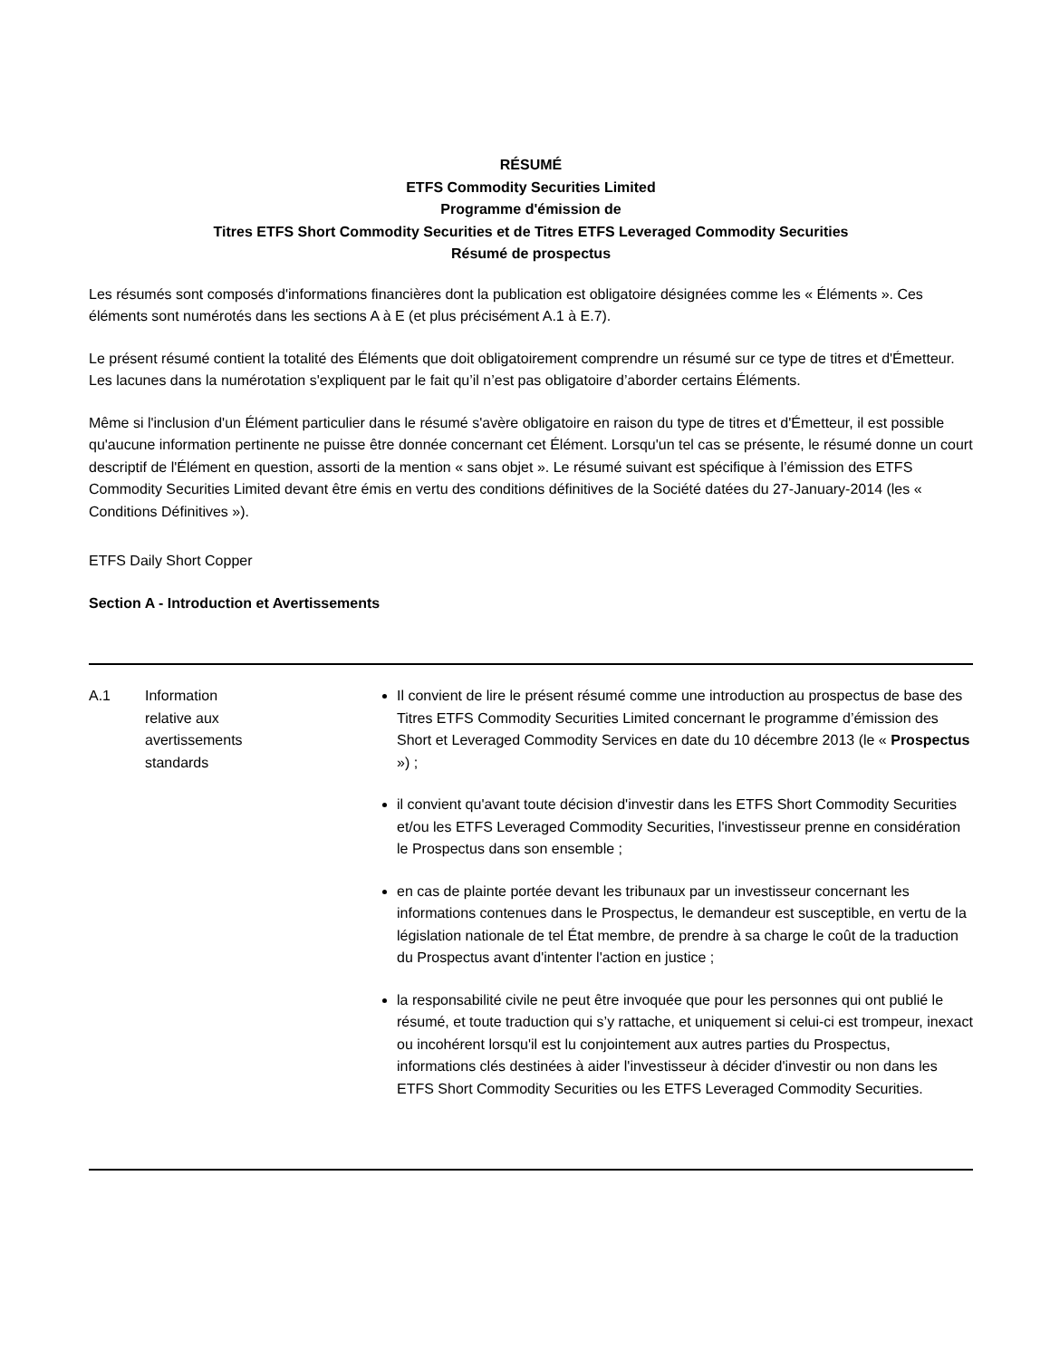RÉSUMÉ
ETFS Commodity Securities Limited
Programme d'émission de
Titres ETFS Short Commodity Securities et de Titres ETFS Leveraged Commodity Securities
Résumé de prospectus
Les résumés sont composés d'informations financières dont la publication est obligatoire désignées comme les « Éléments ». Ces éléments sont numérotés dans les sections A à E (et plus précisément A.1 à E.7).
Le présent résumé contient la totalité des Éléments que doit obligatoirement comprendre un résumé sur ce type de titres et d'Émetteur. Les lacunes dans la numérotation s'expliquent par le fait qu’il n’est pas obligatoire d’aborder certains Éléments.
Même si l'inclusion d'un Élément particulier dans le résumé s'avère obligatoire en raison du type de titres et d'Émetteur, il est possible qu'aucune information pertinente ne puisse être donnée concernant cet Élément. Lorsqu'un tel cas se présente, le résumé donne un court descriptif de l'Élément en question, assorti de la mention « sans objet ». Le résumé suivant est spécifique à l’émission des ETFS Commodity Securities Limited devant être émis en vertu des conditions définitives de la Société datées du 27-January-2014 (les « Conditions Définitives »).
ETFS Daily Short Copper
Section A - Introduction et Avertissements
| A.1 | Information relative aux avertissements standards | Il convient de lire le présent résumé comme une introduction au prospectus de base des Titres ETFS Commodity Securities Limited concernant le programme d’émission des Short et Leveraged Commodity Services en date du 10 décembre 2013 (le « Prospectus ») ; il convient qu'avant toute décision d'investir dans les ETFS Short Commodity Securities et/ou les ETFS Leveraged Commodity Securities, l'investisseur prenne en considération le Prospectus dans son ensemble ; en cas de plainte portée devant les tribunaux par un investisseur concernant les informations contenues dans le Prospectus, le demandeur est susceptible, en vertu de la législation nationale de tel État membre, de prendre à sa charge le coût de la traduction du Prospectus avant d'intenter l'action en justice ; la responsabilité civile ne peut être invoquée que pour les personnes qui ont publié le résumé, et toute traduction qui s’y rattache, et uniquement si celui-ci est trompeur, inexact ou incohérent lorsqu'il est lu conjointement aux autres parties du Prospectus, informations clés destinées à aider l'investisseur à décider d'investir ou non dans les ETFS Short Commodity Securities ou les ETFS Leveraged Commodity Securities. |